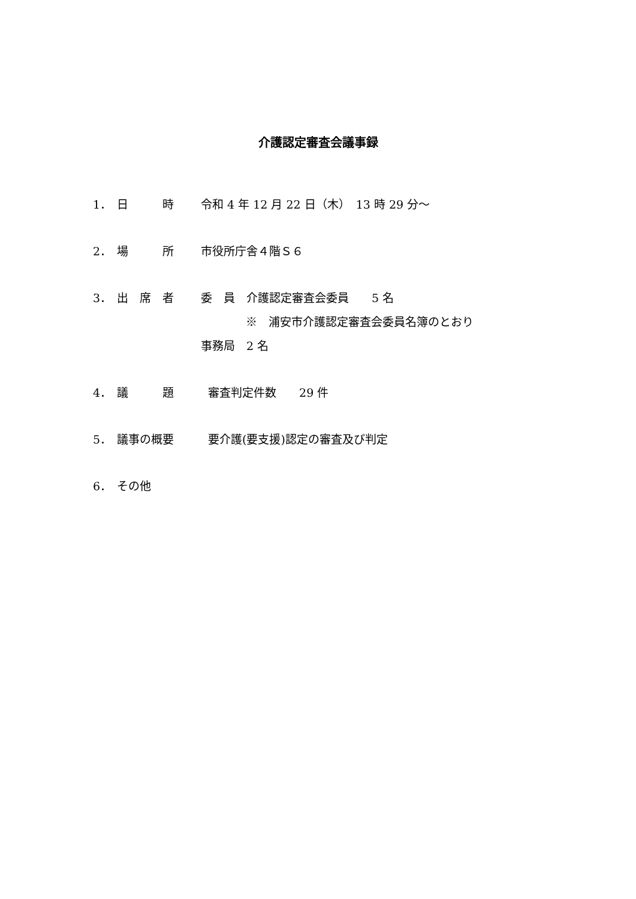介護認定審査会議事録
1． 日　　　時 令和 4 年 12 月 22 日（木）　13 時 29 分～
2． 場　　　所 市役所庁舎４階Ｓ６
3． 出　席　者 委　員　介護認定審査会委員　　5 名
※　浦安市介護認定審査会委員名簿のとおり
事務局　2 名
4． 議　　　題 審査判定件数　　29 件
5． 議事の概要 要介護(要支援)認定の審査及び判定
6． その他